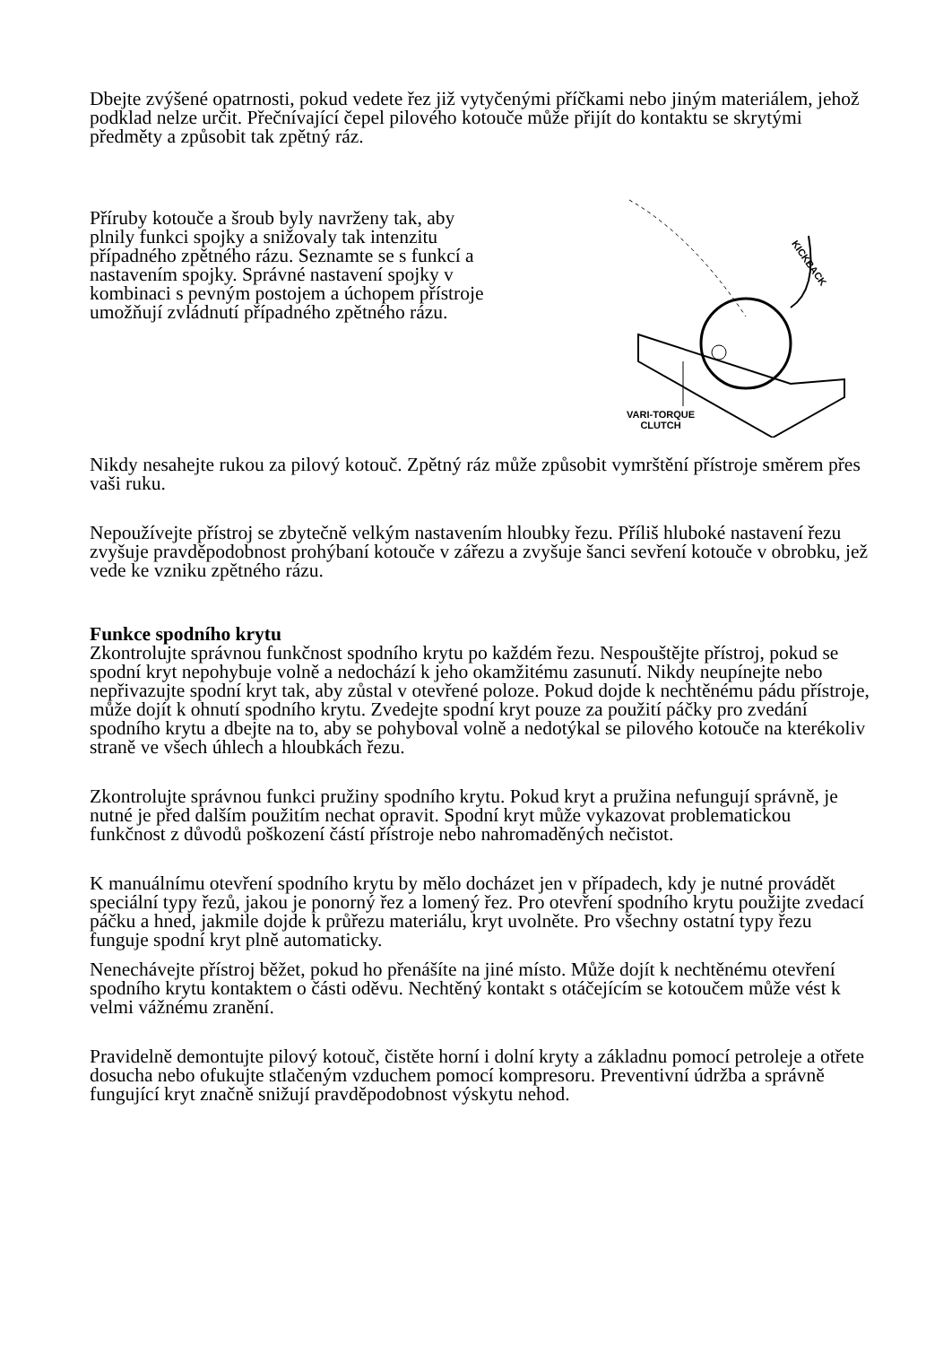Dbejte zvýšené opatrnosti, pokud vedete řez již vytyčenými příčkami nebo jiným materiálem, jehož podklad nelze určit. Přečnívající čepel pilového kotouče může přijít do kontaktu se skrytými předměty a způsobit tak zpětný ráz.
Příruby kotouče a šroub byly navrženy tak, aby plnily funkci spojky a snižovaly tak intenzitu případného zpětného rázu. Seznamte se s funkcí a nastavením spojky. Správné nastavení spojky v kombinaci s pevným postojem a úchopem přístroje umožňují zvládnutí případného zpětného rázu.
KICKBACK
VARI-TORQUE
CLUTCH
Nikdy nesahejte rukou za pilový kotouč. Zpětný ráz může způsobit vymrštění přístroje směrem přes vaši ruku.
Nepoužívejte přístroj se zbytečně velkým nastavením hloubky řezu. Příliš hluboké nastavení řezu zvyšuje pravděpodobnost prohýbaní kotouče v zářezu a zvyšuje šanci sevření kotouče v obrobku, jež vede ke vzniku zpětného rázu.
Funkce spodního krytu
Zkontrolujte správnou funkčnost spodního krytu po každém řezu. Nespouštějte přístroj, pokud se spodní kryt nepohybuje volně a nedochází k jeho okamžitému zasunutí. Nikdy neupínejte nebo nepřivazujte spodní kryt tak, aby zůstal v otevřené poloze. Pokud dojde k nechtěnému pádu přístroje, může dojít k ohnutí spodního krytu. Zvedejte spodní kryt pouze za použití páčky pro zvedání spodního krytu a dbejte na to, aby se pohyboval volně a nedotýkal se pilového kotouče na kterékoliv straně ve všech úhlech a hloubkách řezu.
Zkontrolujte správnou funkci pružiny spodního krytu. Pokud kryt a pružina nefungují správně, je nutné je před dalším použitím nechat opravit. Spodní kryt může vykazovat problematickou funkčnost z důvodů poškození částí přístroje nebo nahromaděných nečistot.
K manuálnímu otevření spodního krytu by mělo docházet jen v případech, kdy je nutné provádět speciální typy řezů, jakou je ponorný řez a lomený řez. Pro otevření spodního krytu použijte zvedací páčku a hned, jakmile dojde k průřezu materiálu, kryt uvolněte. Pro všechny ostatní typy řezu funguje spodní kryt plně automaticky.
Nenechávejte přístroj běžet, pokud ho přenášíte na jiné místo. Může dojít k nechtěnému otevření spodního krytu kontaktem o části oděvu. Nechtěný kontakt s otáčejícím se kotoučem může vést k velmi vážnému zranění.
Pravidelně demontujte pilový kotouč, čistěte horní i dolní kryty a základnu pomocí petroleje a otřete dosucha nebo ofukujte stlačeným vzduchem pomocí kompresoru. Preventivní údržba a správně fungující kryt značně snižují pravděpodobnost výskytu nehod.